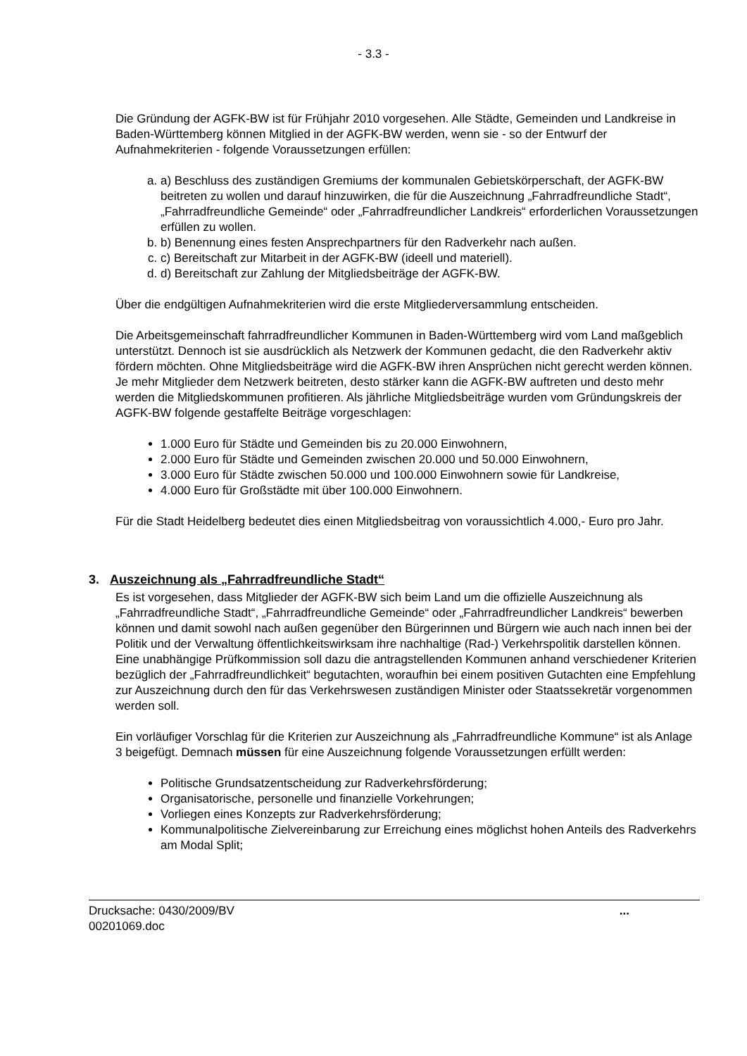- 3.3 -
Die Gründung der AGFK-BW ist für Frühjahr 2010 vorgesehen. Alle Städte, Gemeinden und Landkreise in Baden-Württemberg können Mitglied in der AGFK-BW werden, wenn sie - so der Entwurf der Aufnahmekriterien - folgende Voraussetzungen erfüllen:
a. a) Beschluss des zuständigen Gremiums der kommunalen Gebietskörperschaft, der AGFK-BW beitreten zu wollen und darauf hinzuwirken, die für die Auszeichnung „Fahrradfreundliche Stadt“, „Fahrradfreundliche Gemeinde“ oder „Fahrradfreundlicher Landkreis“ erforderlichen Voraussetzungen erfüllen zu wollen.
b. b) Benennung eines festen Ansprechpartners für den Radverkehr nach außen.
c. c) Bereitschaft zur Mitarbeit in der AGFK-BW (ideell und materiell).
d. d) Bereitschaft zur Zahlung der Mitgliedsbeiträge der AGFK-BW.
Über die endgültigen Aufnahmekriterien wird die erste Mitgliederversammlung entscheiden.
Die Arbeitsgemeinschaft fahrradfreundlicher Kommunen in Baden-Württemberg wird vom Land maßgeblich unterstützt. Dennoch ist sie ausdrücklich als Netzwerk der Kommunen gedacht, die den Radverkehr aktiv fördern möchten. Ohne Mitgliedsbeiträge wird die AGFK-BW ihren Ansprüchen nicht gerecht werden können. Je mehr Mitglieder dem Netzwerk beitreten, desto stärker kann die AGFK-BW auftreten und desto mehr werden die Mitgliedskommunen profitieren. Als jährliche Mitgliedsbeiträge wurden vom Gründungskreis der AGFK-BW folgende gestaffelte Beiträge vorgeschlagen:
1.000 Euro für Städte und Gemeinden bis zu 20.000 Einwohnern,
2.000 Euro für Städte und Gemeinden zwischen 20.000 und 50.000 Einwohnern,
3.000 Euro für Städte zwischen 50.000 und 100.000 Einwohnern sowie für Landkreise,
4.000 Euro für Großstädte mit über 100.000 Einwohnern.
Für die Stadt Heidelberg bedeutet dies einen Mitgliedsbeitrag von voraussichtlich 4.000,- Euro pro Jahr.
3. Auszeichnung als „Fahrradfreundliche Stadt“
Es ist vorgesehen, dass Mitglieder der AGFK-BW sich beim Land um die offizielle Auszeichnung als „Fahrradfreundliche Stadt“, „Fahrradfreundliche Gemeinde“ oder „Fahrradfreundlicher Landkreis“ bewerben können und damit sowohl nach außen gegenüber den Bürgerinnen und Bürgern wie auch nach innen bei der Politik und der Verwaltung öffentlichkeitswirksam ihre nachhaltige (Rad-) Verkehrspolitik darstellen können. Eine unabhängige Prüfkommission soll dazu die antragstellenden Kommunen anhand verschiedener Kriterien bezüglich der „Fahrradfreundlichkeit“ begutachten, woraufhin bei einem positiven Gutachten eine Empfehlung zur Auszeichnung durch den für das Verkehrswesen zuständigen Minister oder Staatssekretär vorgenommen werden soll.
Ein vorläufiger Vorschlag für die Kriterien zur Auszeichnung als „Fahrradfreundliche Kommune“ ist als Anlage 3 beigefügt. Demnach müssen für eine Auszeichnung folgende Voraussetzungen erfüllt werden:
Politische Grundsatzentscheidung zur Radverkehrsförderung;
Organisatorische, personelle und finanzielle Vorkehrungen;
Vorliegen eines Konzepts zur Radverkehrsförderung;
Kommunalpolitische Zielvereinbarung zur Erreichung eines möglichst hohen Anteils des Radverkehrs am Modal Split;
Drucksache: 0430/2009/BV
00201069.doc...